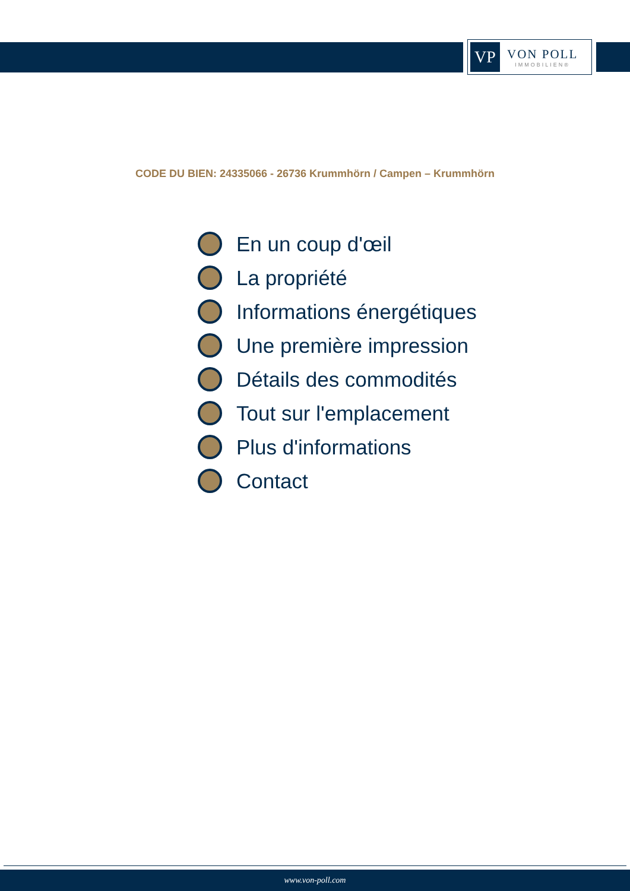VP
VON POLL
IMMOBILIEN®
CODE DU BIEN: 24335066 - 26736 Krummhörn / Campen – Krummhörn
En un coup d'œil
La propriété
Informations énergétiques
Une première impression
Détails des commodités
Tout sur l'emplacement
Plus d'informations
Contact
www.von-poll.com